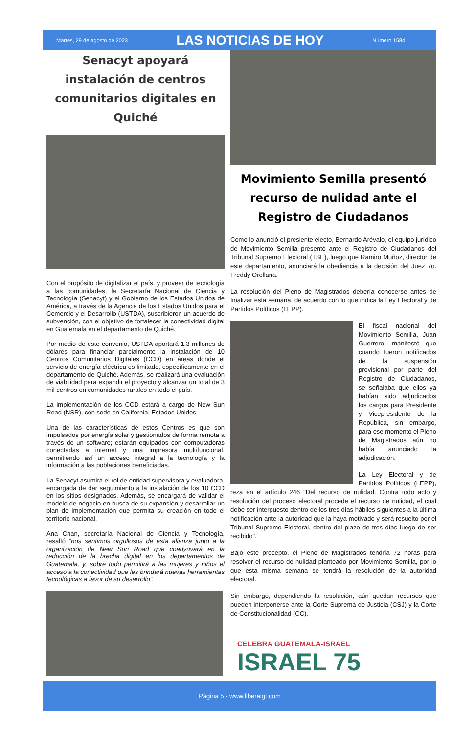Martes, 29 de agosto de 2023 LAS NOTICIAS DE HOY Número 1584
Senacyt apoyará instalación de centros comunitarios digitales en Quiché
Con el propósito de digitalizar el país, y proveer de tecnología a las comunidades, la Secretaría Nacional de Ciencia y Tecnología (Senacyt) y el Gobierno de los Estados Unidos de América, a través de la Agencia de los Estados Unidos para el Comercio y el Desarrollo (USTDA), suscribieron un acuerdo de subvención, con el objetivo de fortalecer la conectividad digital en Guatemala en el departamento de Quiché.
Por medio de este convenio, USTDA aportará 1.3 millones de dólares para financiar parcialmente la instalación de 10 Centros Comunitarios Digitales (CCD) en áreas donde el servicio de energía eléctrica es limitado, específicamente en el departamento de Quiché. Además, se realizará una evaluación de viabilidad para expandir el proyecto y alcanzar un total de 3 mil centros en comunidades rurales en todo el país.
La implementación de los CCD estará a cargo de New Sun Road (NSR), con sede en California, Estados Unidos.
Una de las características de estos Centros es que son impulsados por energía solar y gestionados de forma remota a través de un software; estarán equipados con computadoras conectadas a internet y una impresora multifuncional, permitiendo así un acceso integral a la tecnología y la información a las poblaciones beneficiadas.
La Senacyt asumirá el rol de entidad supervisora y evaluadora, encargada de dar seguimiento a la instalación de los 10 CCD en los sitios designados. Además, se encargará de validar el modelo de negocio en busca de su expansión y desarrollar un plan de implementación que permita su creación en todo el territorio nacional.
Ana Chan, secretaría Nacional de Ciencia y Tecnología, resaltó “nos sentimos orgullosos de esta alianza junto a la organización de New Sun Road que coadyuvará en la reducción de la brecha digital en los departamentos de Guatemala, y, sobre todo permitirá a las mujeres y niños el acceso a la conectividad que les brindará nuevas herramientas tecnológicas a favor de su desarrollo”.
Movimiento Semilla presentó recurso de nulidad ante el Registro de Ciudadanos
Como lo anunció el presiente electo, Bernardo Arévalo, el equipo jurídico de Movimiento Semilla presentó ante el Registro de Ciudadanos del Tribunal Supremo Electoral (TSE), luego que Ramiro Muñoz, director de este departamento, anunciará la obediencia a la decisión del Juez 7o. Freddy Orellana.
La resolución del Pleno de Magistrados debería conocerse antes de finalizar esta semana, de acuerdo con lo que indica la Ley Electoral y de Partidos Políticos (LEPP).
El fiscal nacional del Movimiento Semilla, Juan Guerrero, manifestó que cuando fueron notificados de la suspensión provisional por parte del Registro de Ciudadanos, se señalaba que ellos ya habían sido adjudicados los cargos para Presidente y Vicepresidente de la República, sin embargo, para ese momento el Pleno de Magistrados aún no había anunciado la adjudicación.
La Ley Electoral y de Partidos Políticos (LEPP), reza en el artículo 246 "Del recurso de nulidad. Contra todo acto y resolución del proceso electoral procede el recurso de nulidad, el cual debe ser interpuesto dentro de los tres días hábiles siguientes a la última notificación ante la autoridad que la haya motivado y será resuelto por el Tribunal Supremo Electoral, dentro del plazo de tres días luego de ser recibido".
Bajo este precepto, el Pleno de Magistrados tendría 72 horas para resolver el recurso de nulidad planteado por Movimiento Semilla, por lo que esta misma semana se tendrá la resolución de la autoridad electoral.
Sin embargo, dependiendo la resolución, aún quedan recursos que pueden interponerse ante la Corte Suprema de Justicia (CSJ) y la Corte de Constitucionalidad (CC).
CELEBRA GUATEMALA-ISRAEL
ISRAEL 75
Página 5 - www.liberalgt.com